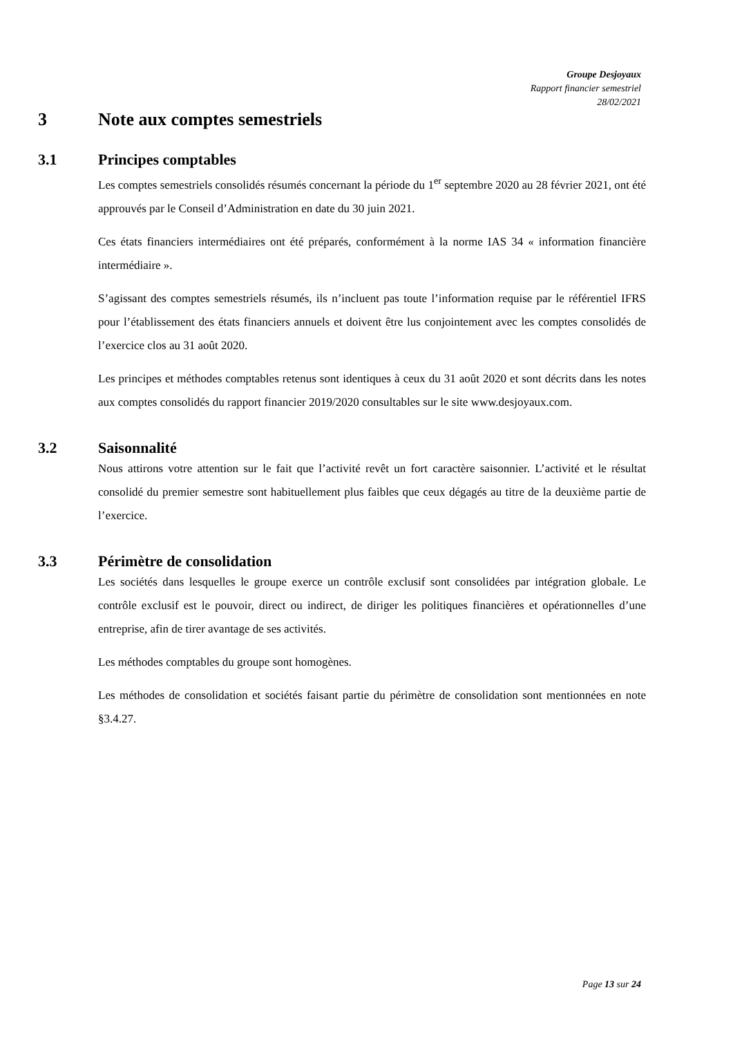Groupe Desjoyaux
Rapport financier semestriel
28/02/2021
3 Note aux comptes semestriels
3.1 Principes comptables
Les comptes semestriels consolidés résumés concernant la période du 1<sup>er</sup> septembre 2020 au 28 février 2021, ont été approuvés par le Conseil d’Administration en date du 30 juin 2021.
Ces états financiers intermédiaires ont été préparés, conformément à la norme IAS 34 « information financière intermédiaire ».
S’agissant des comptes semestriels résumés, ils n’incluent pas toute l’information requise par le référentiel IFRS pour l’établissement des états financiers annuels et doivent être lus conjointement avec les comptes consolidés de l’exercice clos au 31 août 2020.
Les principes et méthodes comptables retenus sont identiques à ceux du 31 août 2020 et sont décrits dans les notes aux comptes consolidés du rapport financier 2019/2020 consultables sur le site www.desjoyaux.com.
3.2 Saisonnalité
Nous attirons votre attention sur le fait que l’activité revêt un fort caractère saisonnier. L’activité et le résultat consolidé du premier semestre sont habituellement plus faibles que ceux dégagés au titre de la deuxième partie de l’exercice.
3.3 Périmètre de consolidation
Les sociétés dans lesquelles le groupe exerce un contrôle exclusif sont consolidées par intégration globale. Le contrôle exclusif est le pouvoir, direct ou indirect, de diriger les politiques financières et opérationnelles d’une entreprise, afin de tirer avantage de ses activités.
Les méthodes comptables du groupe sont homogènes.
Les méthodes de consolidation et sociétés faisant partie du périmètre de consolidation sont mentionnées en note §3.4.27.
Page 13 sur 24